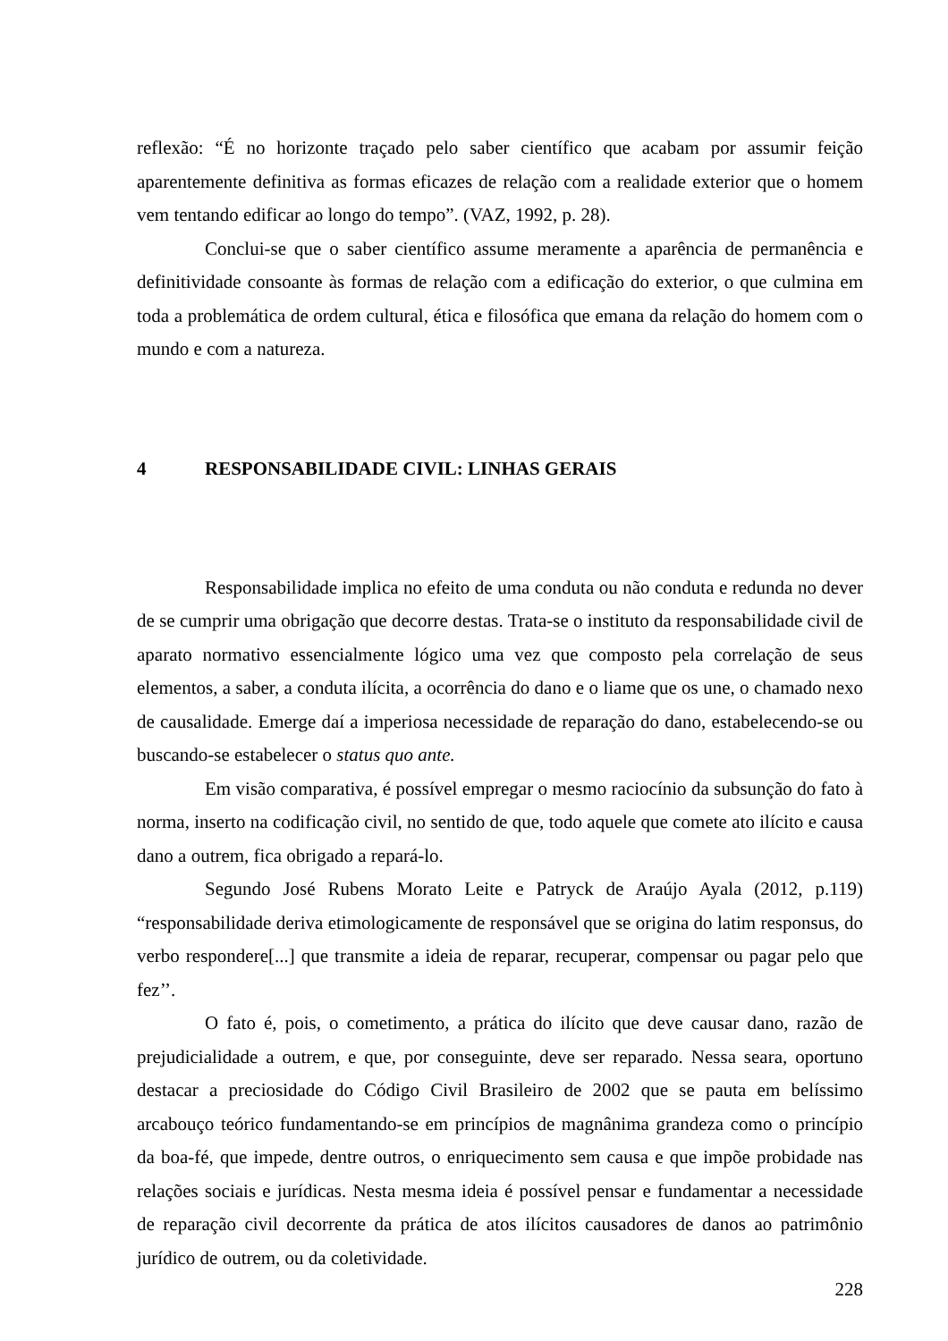reflexão: “É no horizonte traçado pelo saber científico que acabam por assumir feição aparentemente definitiva as formas eficazes de relação com a realidade exterior que o homem vem tentando edificar ao longo do tempo”. (VAZ, 1992, p. 28).
Conclui-se que o saber científico assume meramente a aparência de permanência e definitividade consoante às formas de relação com a edificação do exterior, o que culmina em toda a problemática de ordem cultural, ética e filosófica que emana da relação do homem com o mundo e com a natureza.
4 RESPONSABILIDADE CIVIL: LINHAS GERAIS
Responsabilidade implica no efeito de uma conduta ou não conduta e redunda no dever de se cumprir uma obrigação que decorre destas. Trata-se o instituto da responsabilidade civil de aparato normativo essencialmente lógico uma vez que composto pela correlação de seus elementos, a saber, a conduta ilícita, a ocorrência do dano e o liame que os une, o chamado nexo de causalidade. Emerge daí a imperiosa necessidade de reparação do dano, estabelecendo-se ou buscando-se estabelecer o status quo ante.
Em visão comparativa, é possível empregar o mesmo raciocínio da subsunção do fato à norma, inserto na codificação civil, no sentido de que, todo aquele que comete ato ilícito e causa dano a outrem, fica obrigado a repará-lo.
Segundo José Rubens Morato Leite e Patryck de Araújo Ayala (2012, p.119) “responsabilidade deriva etimologicamente de responsável que se origina do latim responsus, do verbo respondere[...] que transmite a ideia de reparar, recuperar, compensar ou pagar pelo que fez’’.
O fato é, pois, o cometimento, a prática do ilícito que deve causar dano, razão de prejudicialidade a outrem, e que, por conseguinte, deve ser reparado. Nessa seara, oportuno destacar a preciosidade do Código Civil Brasileiro de 2002 que se pauta em belíssimo arcabouço teórico fundamentando-se em princípios de magnânima grandeza como o princípio da boa-fé, que impede, dentre outros, o enriquecimento sem causa e que impõe probidade nas relações sociais e jurídicas. Nesta mesma ideia é possível pensar e fundamentar a necessidade de reparação civil decorrente da prática de atos ilícitos causadores de danos ao patrimônio jurídico de outrem, ou da coletividade.
228